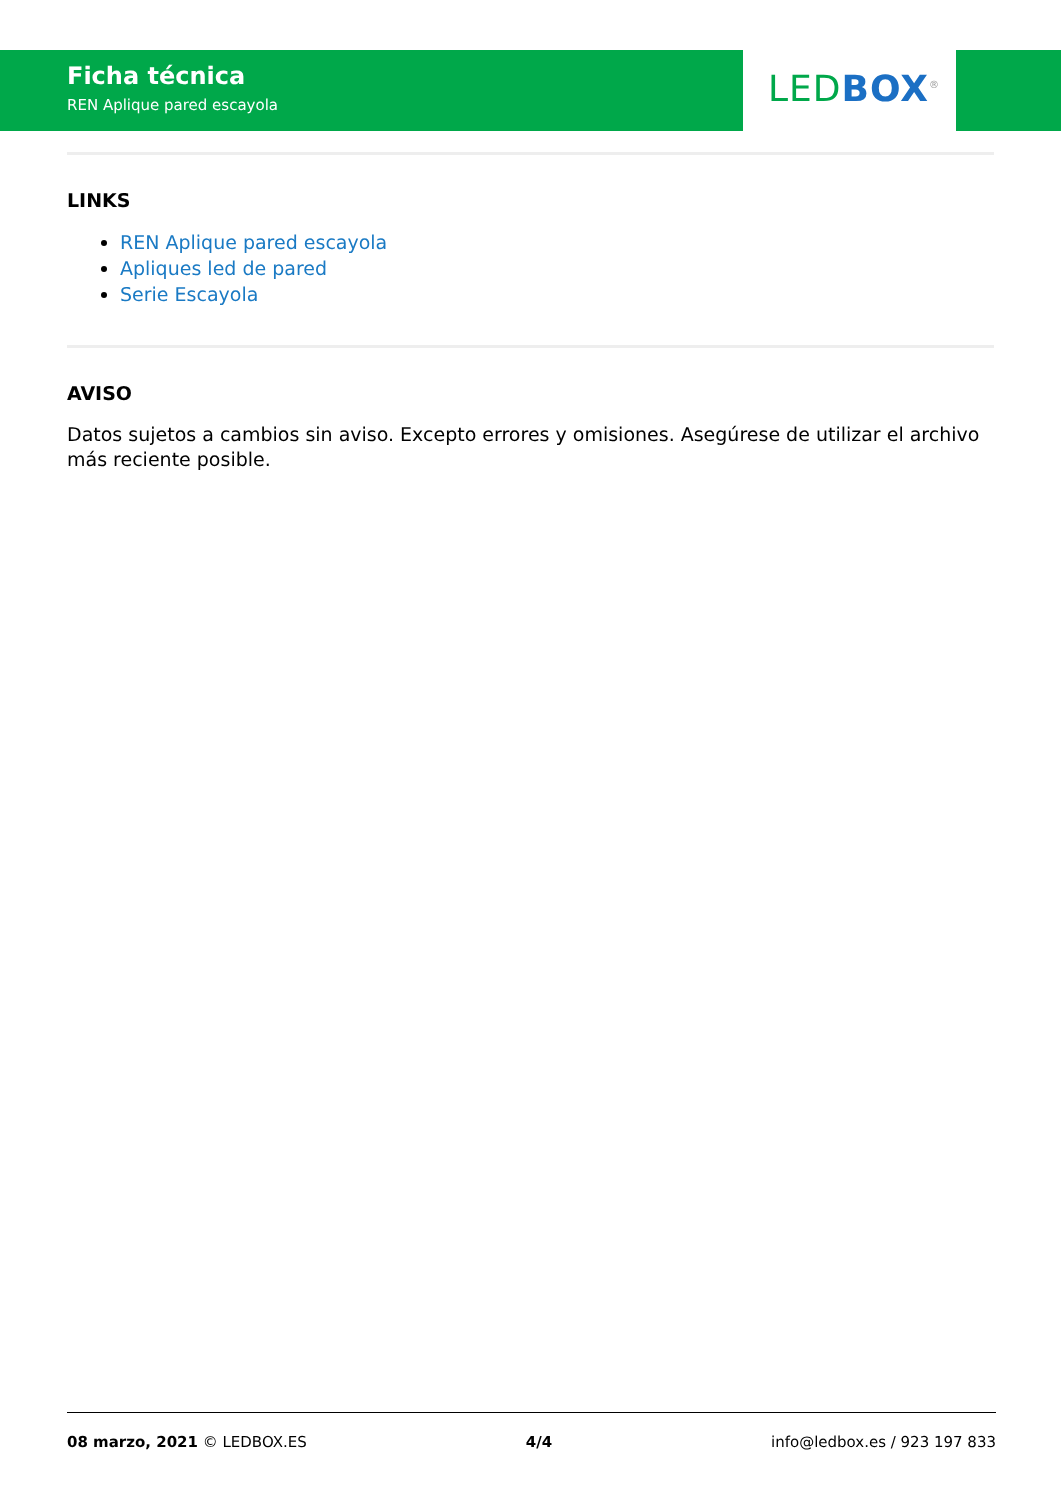Ficha técnica
REN Aplique pared escayola
LED BOX<sup>®</sup>
LINKS
REN Aplique pared escayola
Apliques led de pared
Serie Escayola
AVISO
Datos sujetos a cambios sin aviso. Excepto errores y omisiones. Asegúrese de utilizar el archivo más reciente posible.
08 marzo, 2021 © LEDBOX.ES 4/4 info@ledbox.es / 923 197 833